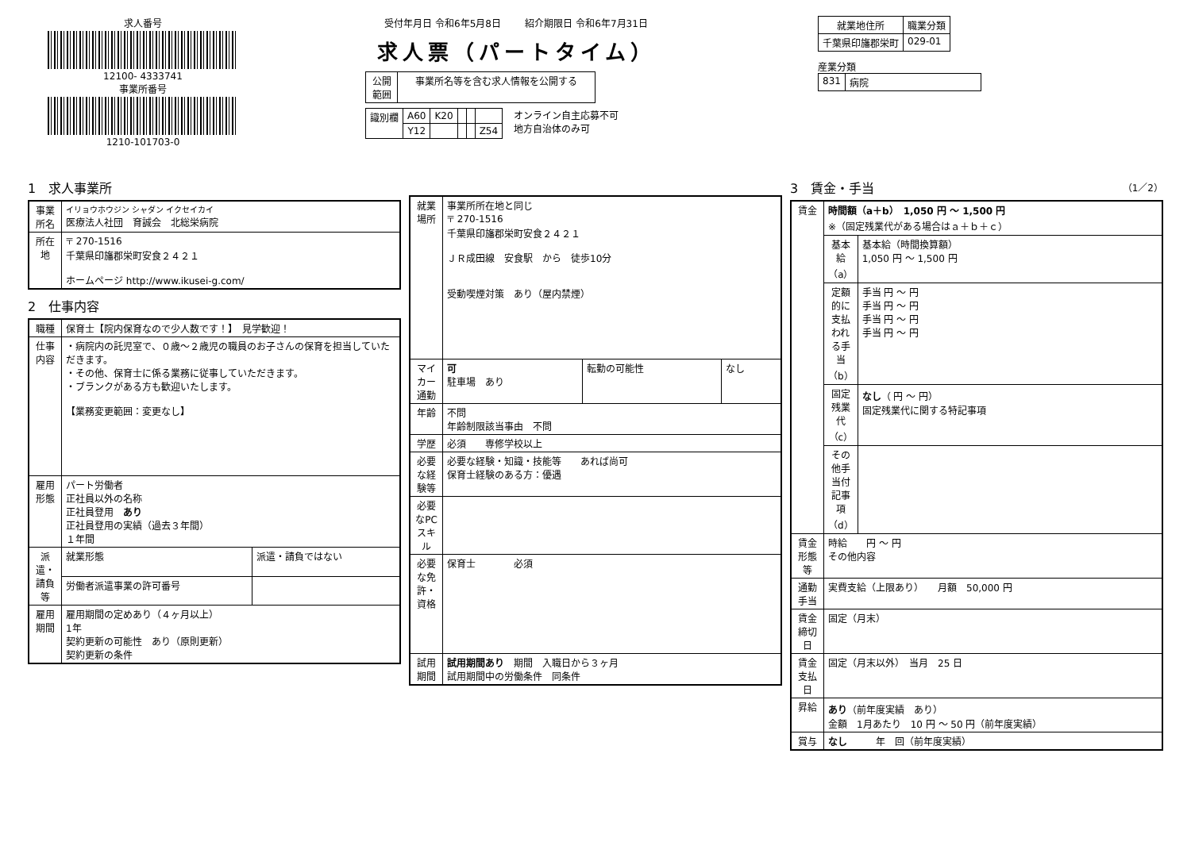求人番号
12100- 4333741
事業所番号
1210-101703-0
受付年月日 令和6年5月8日 紹介期限日 令和6年7月31日
求人票（パートタイム）
| 公開 範囲 | 事業所名等を含む求人情報を公開する |
| 識別欄 | A60 | K20 | | | |
| | Y12 | | | | Z54 |
オンライン自主応募不可
地方自治体のみ可
| 就業地住所 | 職業分類 |
| --- | --- |
| 千葉県印旛郡栄町 | 029-01 |
産業分類
| 831 | 病院 |
1　求人事業所
| 事業所名 | イリョウホウジン シャダン イクセイカイ 医療法人社団 育誠会 北総栄病院 |
| 所在地 | 〒 270-1516 千葉県印旛郡栄町安食２４２１ ホームページ http://www.ikusei-g.com/ |
2　仕事内容
| 職種 | 保育士【院内保育なので少人数です！】 見学歓迎！ | |
| 仕事内容 | ・病院内の託児室で、０歳～２歳児の職員のお子さんの保育を担当していただきます。 ・その他、保育士に係る業務に従事していただきます。 ・ブランクがある方も歓迎いたします。 【業務変更範囲：変更なし】 | |
| 雇用形態 | パート労働者 正社員以外の名称 正社員登用 あり 正社員登用の実績（過去３年間） １年間 | |
| 派遣・請負等 | 就業形態 | 派遣・請負ではない |
| | 労働者派遣事業の許可番号 | |
| 雇用期間 | 雇用期間の定めあり（４ヶ月以上） 1年 契約更新の可能性 あり（原則更新） 契約更新の条件 | |
| 就業場所 | 事業所所在地と同じ 〒 270-1516 千葉県印旛郡栄町安食２４２１ ＪＲ成田線 安食駅 から 徒歩10分 受動喫煙対策 あり（屋内禁煙） | | |
| マイカー通勤 | 可 駐車場 あり | 転勤の可能性 | なし |
| 年齢 | 不問 年齢制限該当事由 不問 | | |
| 学歴 | 必須 専修学校以上 | | |
| 必要な経験等 | 必要な経験・知識・技能等 あれば尚可 保育士経験のある方：優遇 | | |
| 必要なPCスキル | | | |
| 必要な免許・資格 | 保育士 必須 | | |
| 試用期間 | 試用期間あり 期間 入職日から３ヶ月 試用期間中の労働条件 同条件 | | |
3　賃金・手当 （1／2）
| 賃金 | 時間額（a＋b） 1,050 円 ～ 1,500 円 ※（固定残業代がある場合はａ＋ｂ＋ｃ） | |
| | 基本給（a） | 基本給（時間換算額） 1,050 円 ～ 1,500 円 |
| | 定額的に支払われる手当（b） | 手当 円 ～ 円 手当 円 ～ 円 手当 円 ～ 円 手当 円 ～ 円 |
| | 固定残業代（c） | なし （ 円 ～ 円） 固定残業代に関する特記事項 |
| | その他手当付記事項（d） | |
| 賃金形態等 | 時給 円 ～ 円 その他内容 | |
| 通勤手当 | 実費支給（上限あり） 月額 50,000 円 | |
| 賃金締切日 | 固定（月末） | |
| 賃金支払日 | 固定（月末以外） 当月 25 日 | |
| 昇給 | あり （前年度実績 あり） 金額 1月あたり 10 円 ～ 50 円（前年度実績） | |
| 賞与 | なし 年 回（前年度実績） | |